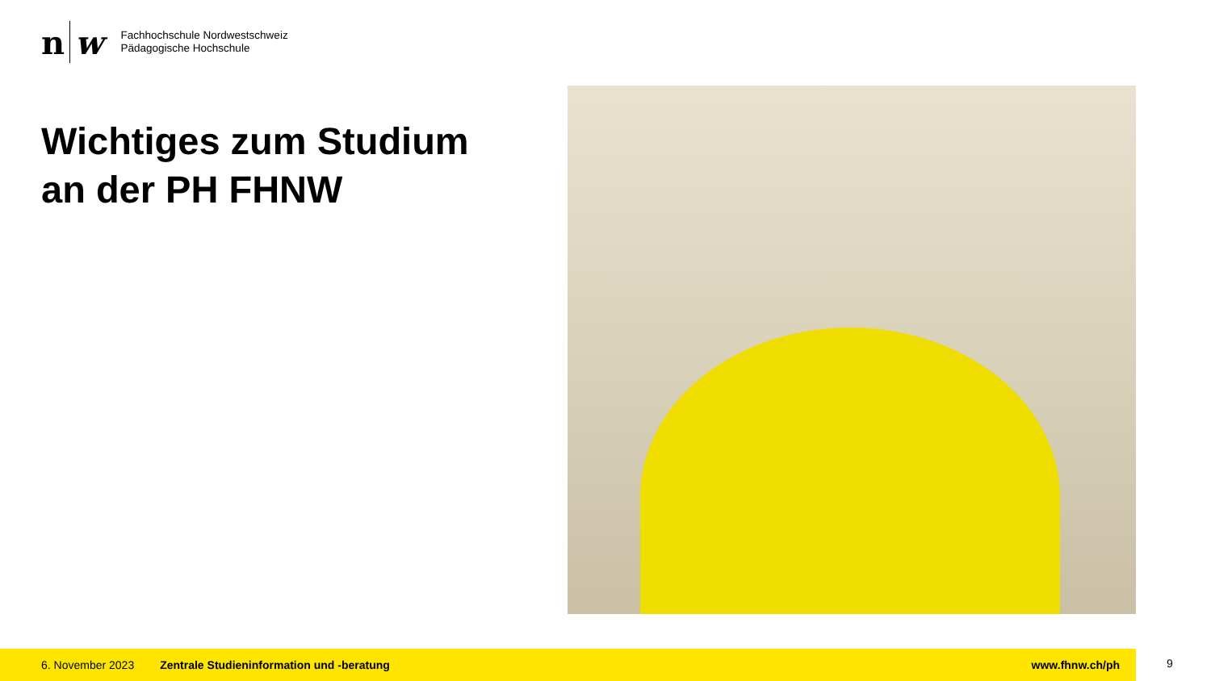n w
Fachhochschule Nordwestschweiz
Pädagogische Hochschule
Wichtiges zum Studium
an der PH FHNW
6. November 2023 Zentrale Studieninformation und -beratung www.fhnw.ch/ph
9